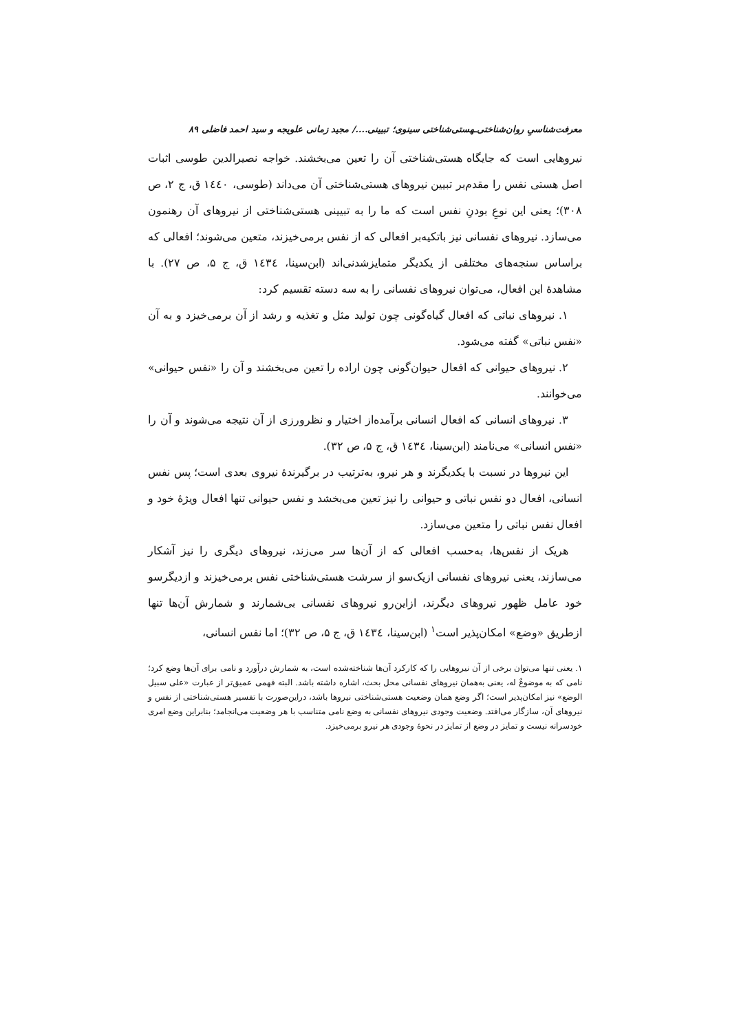معرفت‌شناسیِ روان‌شناختی‌ـهستی‌شناختی سینوی؛ تبیینی..../ مجید زمانی علویجه و سید احمد فاضلی ۸۹
نیروهایی است که جایگاه هستی‌شناختی آن را تعین می‌بخشند. خواجه نصیرالدین طوسی اثبات اصل هستی نفس را مقدم‌بر تبیین نیروهای هستی‌شناختی آن می‌داند (طوسی، ۱٤٤۰ ق، ج ۲، ص ۳۰۸)؛ یعنی این نوعِ بودنِ نفس است که ما را به تبیینی هستی‌شناختی از نیروهای آن رهنمون می‌سازد. نیروهای نفسانی نیز باتکیه‌بر افعالی که از نفس برمی‌خیزند، متعین می‌شوند؛ افعالی که براساس سنجه‌های مختلفی از یکدیگر متمایزشدنی‌اند (ابن‌سینا، ۱٤۳٤ ق، ج ۵، ص ۲۷). با مشاهدهٔ این افعال، می‌توان نیروهای نفسانی را به سه دسته تقسیم کرد:
۱. نیروهای نباتی که افعال گیاه‌گونی چون تولید مثل و تغذیه و رشد از آن برمی‌خیزد و به آن «نفس نباتی» گفته می‌شود.
۲. نیروهای حیوانی که افعال حیوان‌گونی چون اراده را تعین می‌بخشند و آن را «نفس حیوانی» می‌خوانند.
۳. نیروهای انسانی که افعال انسانی برآمده‌از اختیار و نظرورزی از آن نتیجه می‌شوند و آن را «نفس انسانی» می‌نامند (ابن‌سینا، ۱٤۳٤ ق، ج ۵، ص ۳۲).
این نیروها در نسبت با یکدیگرند و هر نیرو، به‌ترتیب در برگیرندهٔ نیروی بعدی است؛ پس نفس انسانی، افعال دو نفس نباتی و حیوانی را نیز تعین می‌بخشد و نفس حیوانی تنها افعال ویژهٔ خود و افعال نفس نباتی را متعین می‌سازد.
هریک از نفس‌ها، به‌حسب افعالی که از آن‌ها سر می‌زند، نیروهای دیگری را نیز آشکار می‌سازند، یعنی نیروهای نفسانی ازیک‌سو از سرشت هستی‌شناختی نفس برمی‌خیزند و ازدیگرسو خود عامل ظهور نیروهای دیگرند، ازاین‌رو نیروهای نفسانی بی‌شمارند و شمارش آن‌ها تنها ازطریق «وضع» امکان‌پذیر است<sup>۱</sup> (ابن‌سینا، ۱٤۳٤ ق، ج ۵، ص ۳۲)؛ اما نفس انسانی،
۱. یعنی تنها می‌توان برخی از آن نیروهایی را که کارکرد آن‌ها شناخته‌شده است، به شمارش درآورد و نامی برای آن‌ها وضع کرد؛ نامی که به موضوعٌ له، یعنی به‌همان نیروهای نفسانی محل بحث، اشاره داشته باشد. البته فهمی عمیق‌تر از عبارت «علی سبیل الوضع» نیز امکان‌پذیر است؛ اگر وضع همان وضعیت هستی‌شناختی نیروها باشد، دراین‌صورت با تفسیر هستی‌شناختی از نفس و نیروهای آن، سازگار می‌افتد. وضعیت وجودی نیروهای نفسانی به وضع نامی متناسب با هر وضعیت می‌انجامد؛ بنابراین وضع امری خودسرانه نیست و تمایز در وضع از تمایز در نحوهٔ وجودی هر نیرو برمی‌خیزد.